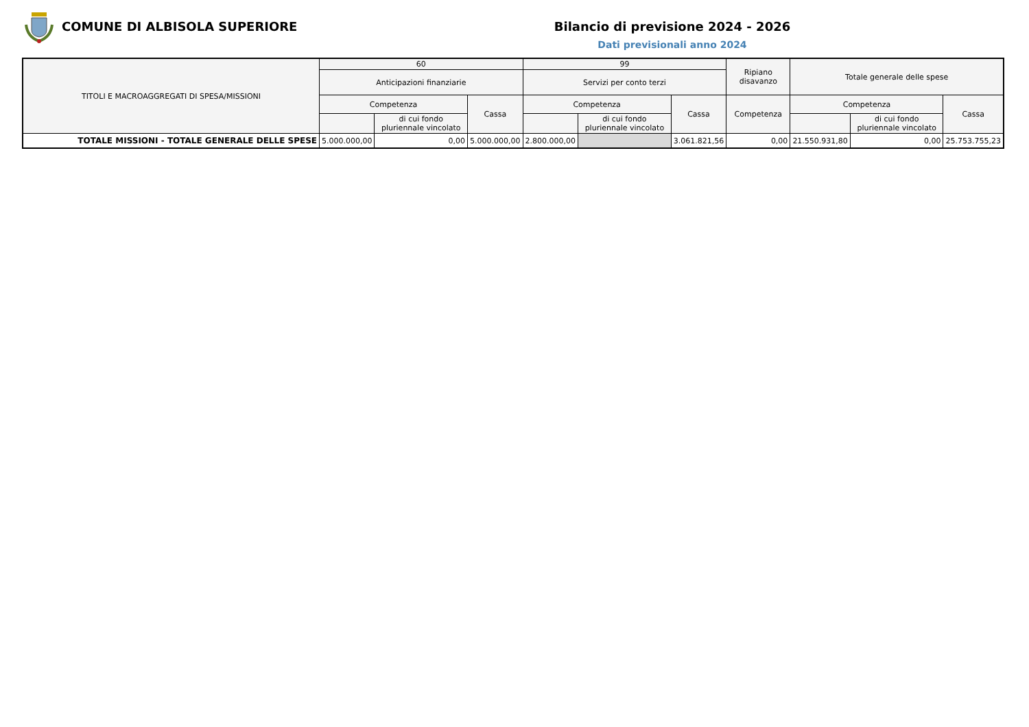COMUNE DI ALBISOLA SUPERIORE Bilancio di previsione 2024 - 2026
Dati previsionali anno 2024
| TITOLI E MACROAGGREGATI DI SPESA/MISSIONI | 60 | | | 99 | | | Ripiano disavanzo | Totale generale delle spese | | |
| --- | --- | --- | --- | --- | --- | --- | --- | --- | --- | --- |
| | Anticipazioni finanziarie | | | Servizi per conto terzi | | | | | | |
| | Competenza | | Cassa | Competenza | | Cassa | Competenza | Competenza | | Cassa |
| | | di cui fondo pluriennale vincolato | | | di cui fondo pluriennale vincolato | | | | di cui fondo pluriennale vincolato | |
| TOTALE MISSIONI - TOTALE GENERALE DELLE SPESE | 5.000.000,00 | 0,00 | 5.000.000,00 | 2.800.000,00 | | 3.061.821,56 | 0,00 | 21.550.931,80 | 0,00 | 25.753.755,23 |